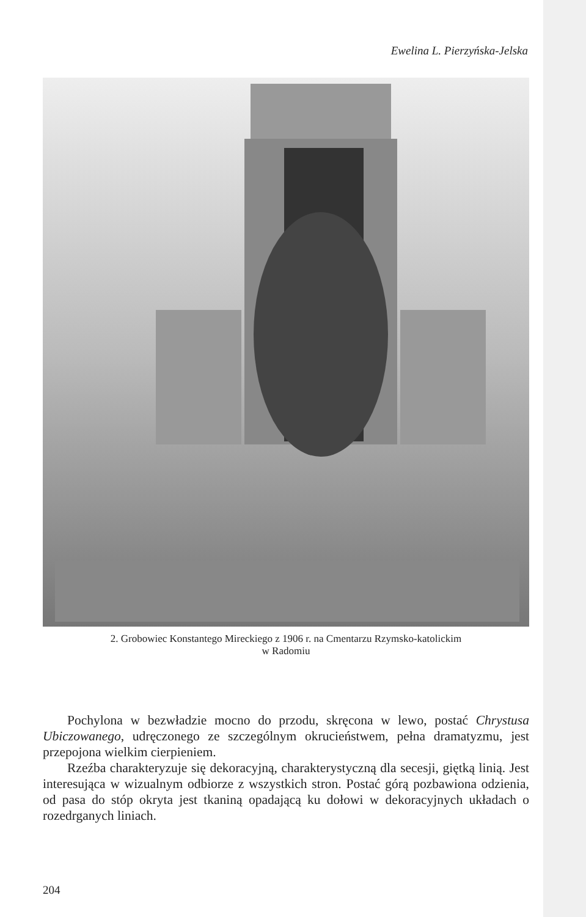Ewelina L. Pierzyńska-Jelska
2. Grobowiec Konstantego Mireckiego z 1906 r. na Cmentarzu Rzymsko-katolickim
w Radomiu
Pochylona w bezwładzie mocno do przodu, skręcona w lewo, postać Chrystusa Ubiczowanego, udręczonego ze szczególnym okrucieństwem, pełna dramatyzmu, jest przepojona wielkim cierpieniem.
Rzeźba charakteryzuje się dekoracyjną, charakterystyczną dla secesji, giętką linią. Jest interesująca w wizualnym odbiorze z wszystkich stron. Postać górą pozbawiona odzienia, od pasa do stóp okryta jest tkaniną opadającą ku dołowi w dekoracyjnych układach o rozedrganych liniach.
204